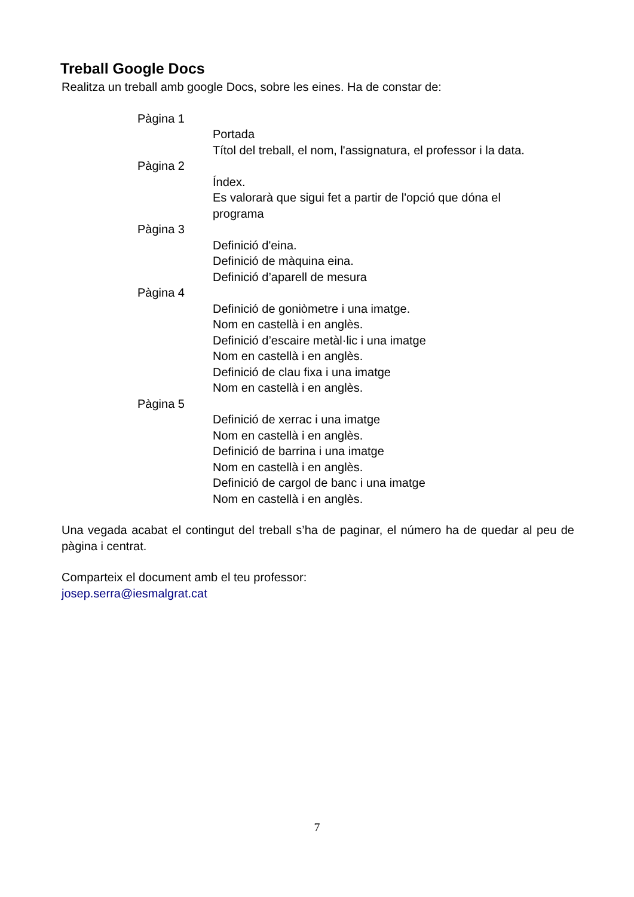Treball Google Docs
Realitza un treball amb google Docs, sobre les eines. Ha de constar de:
Pàgina 1
Portada
Títol del treball, el nom, l'assignatura, el professor i la data.
Pàgina 2
Índex.
Es valorarà que sigui fet a partir de l'opció que dóna el
programa
Pàgina 3
Definició d'eina.
Definició de màquina eina.
Definició d’aparell de mesura
Pàgina 4
Definició de goniòmetre i una imatge.
Nom en castellà i en anglès.
Definició d’escaire metàl·lic i una imatge
Nom en castellà i en anglès.
Definició de clau fixa i una imatge
Nom en castellà i en anglès.
Pàgina 5
Definició de xerrac i una imatge
Nom en castellà i en anglès.
Definició de barrina i una imatge
Nom en castellà i en anglès.
Definició de cargol de banc i una imatge
Nom en castellà i en anglès.
Una vegada acabat el contingut del treball s’ha de paginar, el número ha de quedar al peu de pàgina i centrat.
Comparteix el document amb el teu professor:
josep.serra@iesmalgrat.cat
7